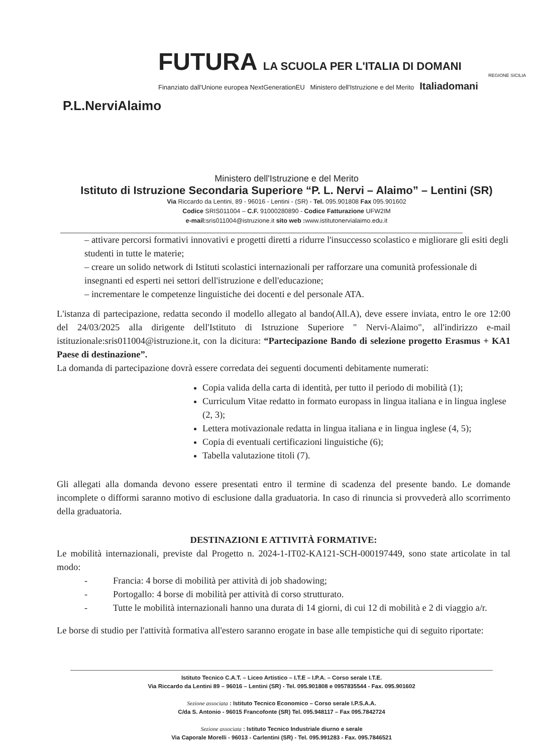P.L.NerviAlaimo
FUTURA LA SCUOLA PER L'ITALIA DI DOMANI
Finanziato dall'Unione europea NextGenerationEU Ministero dell'Istruzione e del Merito Italiadomani
REGIONE SICILIA
Ministero dell'Istruzione e del Merito
Istituto di Istruzione Secondaria Superiore “P. L. Nervi – Alaimo” – Lentini (SR)
Via Riccardo da Lentini, 89 - 96016 - Lentini - (SR) - Tel. 095.901808 Fax 095.901602
Codice SRIS011004 – C.F. 91000280890 - Codice Fatturazione UFW2IM
e-mail: sris011004@istruzione.it sito web : www.istitutonervialaimo.edu.it
– attivare percorsi formativi innovativi e progetti diretti a ridurre l'insuccesso scolastico e migliorare gli esiti degli studenti in tutte le materie;
– creare un solido network di Istituti scolastici internazionali per rafforzare una comunità professionale di insegnanti ed esperti nei settori dell'istruzione e dell'educazione;
– incrementare le competenze linguistiche dei docenti e del personale ATA.
L'istanza di partecipazione, redatta secondo il modello allegato al bando(All.A), deve essere inviata, entro le ore 12:00 del 24/03/2025 alla dirigente dell'Istituto di Istruzione Superiore " Nervi-Alaimo", all'indirizzo e-mail istituzionale:sris011004@istruzione.it, con la dicitura: “Partecipazione Bando di selezione progetto Erasmus + KA1 Paese di destinazione”.
La domanda di partecipazione dovrà essere corredata dei seguenti documenti debitamente numerati:
Copia valida della carta di identità, per tutto il periodo di mobilità (1);
Curriculum Vitae redatto in formato europass in lingua italiana e in lingua inglese (2, 3);
Lettera motivazionale redatta in lingua italiana e in lingua inglese (4, 5);
Copia di eventuali certificazioni linguistiche (6);
Tabella valutazione titoli (7).
Gli allegati alla domanda devono essere presentati entro il termine di scadenza del presente bando. Le domande incomplete o difformi saranno motivo di esclusione dalla graduatoria. In caso di rinuncia si provvederà allo scorrimento della graduatoria.
DESTINAZIONI E ATTIVITÀ FORMATIVE:
Le mobilità internazionali, previste dal Progetto n. 2024-1-IT02-KA121-SCH-000197449, sono state articolate in tal modo:
- Francia: 4 borse di mobilità per attività di job shadowing;
- Portogallo: 4 borse di mobilità per attività di corso strutturato.
- Tutte le mobilità internazionali hanno una durata di 14 giorni, di cui 12 di mobilità e 2 di viaggio a/r.
Le borse di studio per l'attività formativa all'estero saranno erogate in base alle tempistiche qui di seguito riportate:
Istituto Tecnico C.A.T. – Liceo Artistico – I.T.E – I.P.A. – Corso serale I.T.E.
Via Riccardo da Lentini 89 – 96016 – Lentini (SR) - Tel. 095.901808 e 0957835544 - Fax. 095.901602
Sezione associata : Istituto Tecnico Economico – Corso serale I.P.S.A.A.
C/da S. Antonio - 96015 Francofonte (SR) Tel. 095.948117 – Fax 095.7842724
Sezione associata : Istituto Tecnico Industriale diurno e serale
Via Caporale Morelli - 96013 - Carlentini (SR) - Tel. 095.991283 - Fax. 095.7846521